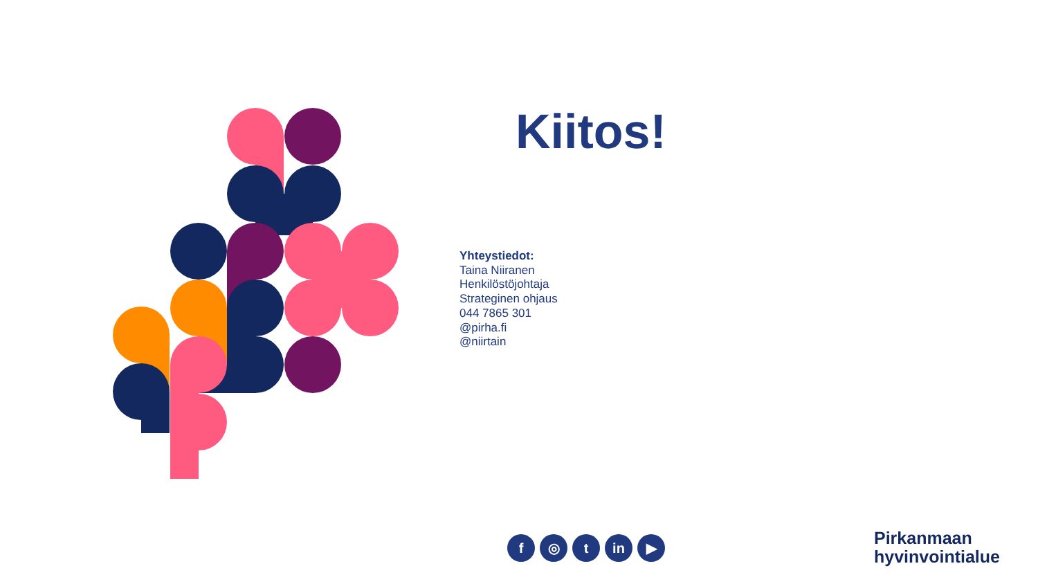Kiitos!
Yhteystiedot:
Taina Niiranen
Henkilöstöjohtaja
Strateginen ohjaus
044 7865 301
@pirha.fi
@niirtain
f ◎ t in ▶
Pirkanmaan
hyvinvointialue